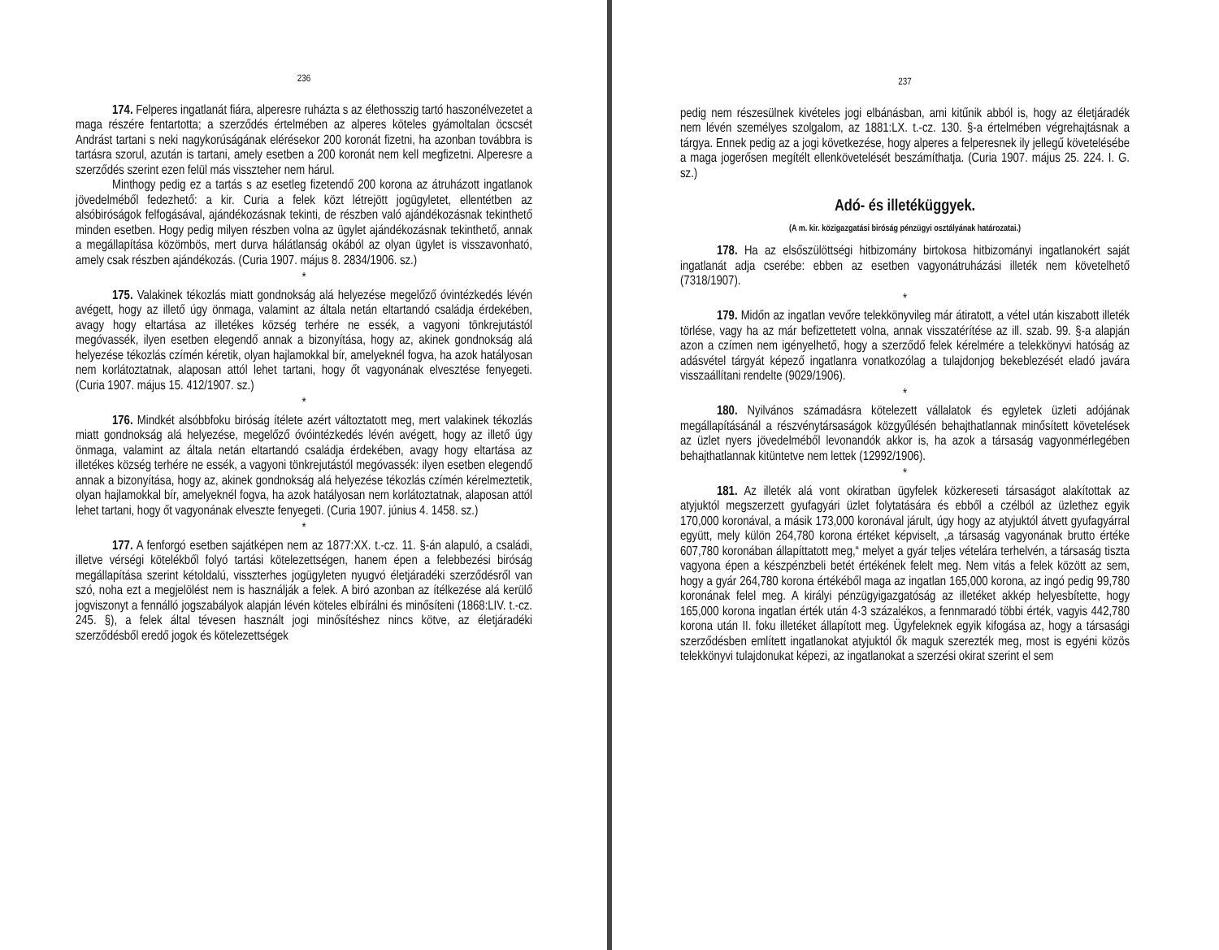236
174. Felperes ingatlanát fiára, alperesre ruházta s az élethosszig tartó haszonélvezetet a maga részére fentartotta; a szerződés értelmében az alperes köteles gyámoltalan öcscsét Andrást tartani s neki nagykorúságának elérésekor 200 koronát fizetni, ha azonban továbbra is tartásra szorul, azután is tartani, amely esetben a 200 koronát nem kell megfizetni. Alperesre a szerződés szerint ezen felül más visszteher nem hárul.
Minthogy pedig ez a tartás s az esetleg fizetendő 200 korona az átruházott ingatlanok jövedelméből fedezhető: a kir. Curia a felek közt létrejött jogügyletet, ellentétben az alsóbiróságok felfogásával, ajándékozásnak tekinti, de részben való ajándékozásnak tekinthető minden esetben. Hogy pedig milyen részben volna az ügylet ajándékozásnak tekinthető, annak a megállapítása közömbös, mert durva hálátlanság okából az olyan ügylet is visszavonható, amely csak részben ajándékozás. (Curia 1907. május 8. 2834/1906. sz.)
*
175. Valakinek tékozlás miatt gondnokság alá helyezése megelőző óvintézkedés lévén avégett, hogy az illető úgy önmaga, valamint az általa netán eltartandó családja érdekében, avagy hogy eltartása az illetékes község terhére ne essék, a vagyoni tönkrejutástól megóvassék, ilyen esetben elegendő annak a bizonyítása, hogy az, akinek gondnokság alá helyezése tékozlás czímén kéretik, olyan hajlamokkal bír, amelyeknél fogva, ha azok hatályosan nem korlátoztatnak, alaposan attól lehet tartani, hogy őt vagyonának elvesztése fenyegeti. (Curia 1907. május 15. 412/1907. sz.)
*
176. Mindkét alsóbbfoku biróság ítélete azért változtatott meg, mert valakinek tékozlás miatt gondnokság alá helyezése, megelőző óvóintézkedés lévén avégett, hogy az illető úgy önmaga, valamint az általa netán eltartandó családja érdekében, avagy hogy eltartása az illetékes község terhére ne essék, a vagyoni tönkrejutástól megóvassék: ilyen esetben elegendő annak a bizonyítása, hogy az, akinek gondnokság alá helyezése tékozlás czímén kérelmeztetik, olyan hajlamokkal bír, amelyeknél fogva, ha azok hatályosan nem korlátoztatnak, alaposan attól lehet tartani, hogy őt vagyonának elveszte fenyegeti. (Curia 1907. június 4. 1458. sz.)
*
177. A fenforgó esetben sajátképen nem az 1877:XX. t.-cz. 11. §-án alapuló, a családi, illetve vérségi kötelékből folyó tartási kötelezettségen, hanem épen a felebbezési biróság megállapítása szerint kétoldalú, visszterhes jogügyleten nyugvó életjáradéki szerződésről van szó, noha ezt a megjelölést nem is használják a felek. A biró azonban az ítélkezése alá kerülő jogviszonyt a fennálló jogszabályok alapján lévén köteles elbírálni és minősíteni (1868:LIV. t.-cz. 245. §), a felek által tévesen használt jogi minősítéshez nincs kötve, az életjáradéki szerződésből eredő jogok és kötelezettségek
237
pedig nem részesülnek kivételes jogi elbánásban, ami kitűnik abból is, hogy az életjáradék nem lévén személyes szolgalom, az 1881:LX. t.-cz. 130. §-a értelmében végrehajtásnak a tárgya. Ennek pedig az a jogi következése, hogy alperes a felperesnek ily jellegű követelésébe a maga jogerősen megítélt ellenkövetelését beszámíthatja. (Curia 1907. május 25. 224. I. G. sz.)
Adó- és illetéküggyek.
(A m. kir. közigazgatási biróság pénzügyi osztályának határozatai.)
178. Ha az elsőszülöttségi hitbizomány birtokosa hitbizományi ingatlanokért saját ingatlanát adja cserébe: ebben az esetben vagyonátruházási illeték nem követelhető (7318/1907).
*
179. Midőn az ingatlan vevőre telekkönyvileg már átiratott, a vétel után kiszabott illeték törlése, vagy ha az már befizettetett volna, annak visszatérítése az ill. szab. 99. §-a alapján azon a czímen nem igényelhető, hogy a szerződő felek kérelmére a telekkönyvi hatóság az adásvétel tárgyát képező ingatlanra vonatkozólag a tulajdonjog bekeblezését eladó javára visszaállítani rendelte (9029/1906).
*
180. Nyilvános számadásra kötelezett vállalatok és egyletek üzleti adójának megállapításánál a részvénytársaságok közgyűlésén behajthatlannak minősített követelések az üzlet nyers jövedelméből levonandók akkor is, ha azok a társaság vagyonmérlegében behajthatlannak kitüntetve nem lettek (12992/1906).
*
181. Az illeték alá vont okiratban ügyfelek közkereseti társaságot alakítottak az atyjuktól megszerzett gyufagyári üzlet folytatására és ebből a czélból az üzlethez egyik 170,000 koronával, a másik 173,000 koronával járult, úgy hogy az atyjuktól átvett gyufagyárral együtt, mely külön 264,780 korona értéket képviselt, „a társaság vagyonának brutto értéke 607,780 koronában állapíttatott meg,“ melyet a gyár teljes vételára terhelvén, a társaság tiszta vagyona épen a készpénzbeli betét értékének felelt meg. Nem vitás a felek között az sem, hogy a gyár 264,780 korona értékéből maga az ingatlan 165,000 korona, az ingó pedig 99,780 koronának felel meg. A királyi pénzügyigazgatóság az illetéket akkép helyesbítette, hogy 165,000 korona ingatlan érték után 4·3 százalékos, a fennmaradó többi érték, vagyis 442,780 korona után II. foku illetéket állapított meg. Ügyfeleknek egyik kifogása az, hogy a társasági szerződésben említett ingatlanokat atyjuktól ők maguk szerezték meg, most is egyéni közös telekkönyvi tulajdonukat képezi, az ingatlanokat a szerzési okirat szerint el sem